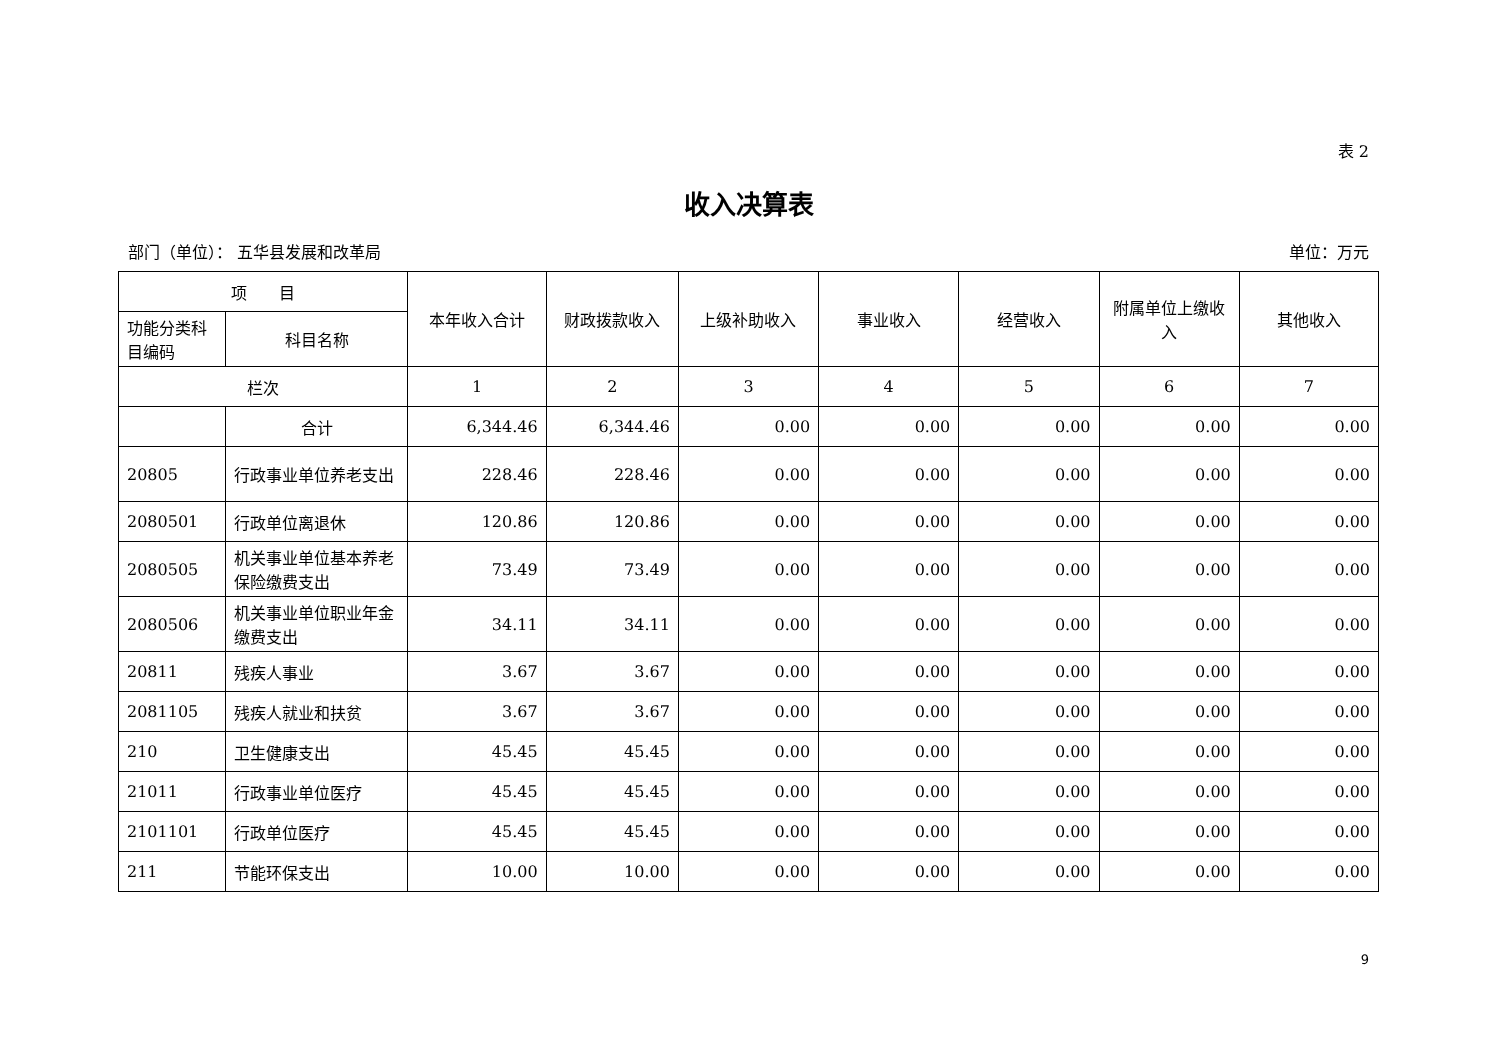表 2
收入决算表
部门（单位）： 五华县发展和改革局 单位：万元
| 项 目 | | 本年收入合计 | 财政拨款收入 | 上级补助收入 | 事业收入 | 经营收入 | 附属单位上缴收入 | 其他收入 |
| --- | --- | --- | --- | --- | --- | --- | --- | --- |
| 功能分类科目编码 | 科目名称 | | | | | | | |
| 栏次 | | 1 | 2 | 3 | 4 | 5 | 6 | 7 |
| | 合计 | 6,344.46 | 6,344.46 | 0.00 | 0.00 | 0.00 | 0.00 | 0.00 |
| 20805 | 行政事业单位养老支出 | 228.46 | 228.46 | 0.00 | 0.00 | 0.00 | 0.00 | 0.00 |
| 2080501 | 行政单位离退休 | 120.86 | 120.86 | 0.00 | 0.00 | 0.00 | 0.00 | 0.00 |
| 2080505 | 机关事业单位基本养老保险缴费支出 | 73.49 | 73.49 | 0.00 | 0.00 | 0.00 | 0.00 | 0.00 |
| 2080506 | 机关事业单位职业年金缴费支出 | 34.11 | 34.11 | 0.00 | 0.00 | 0.00 | 0.00 | 0.00 |
| 20811 | 残疾人事业 | 3.67 | 3.67 | 0.00 | 0.00 | 0.00 | 0.00 | 0.00 |
| 2081105 | 残疾人就业和扶贫 | 3.67 | 3.67 | 0.00 | 0.00 | 0.00 | 0.00 | 0.00 |
| 210 | 卫生健康支出 | 45.45 | 45.45 | 0.00 | 0.00 | 0.00 | 0.00 | 0.00 |
| 21011 | 行政事业单位医疗 | 45.45 | 45.45 | 0.00 | 0.00 | 0.00 | 0.00 | 0.00 |
| 2101101 | 行政单位医疗 | 45.45 | 45.45 | 0.00 | 0.00 | 0.00 | 0.00 | 0.00 |
| 211 | 节能环保支出 | 10.00 | 10.00 | 0.00 | 0.00 | 0.00 | 0.00 | 0.00 |
9